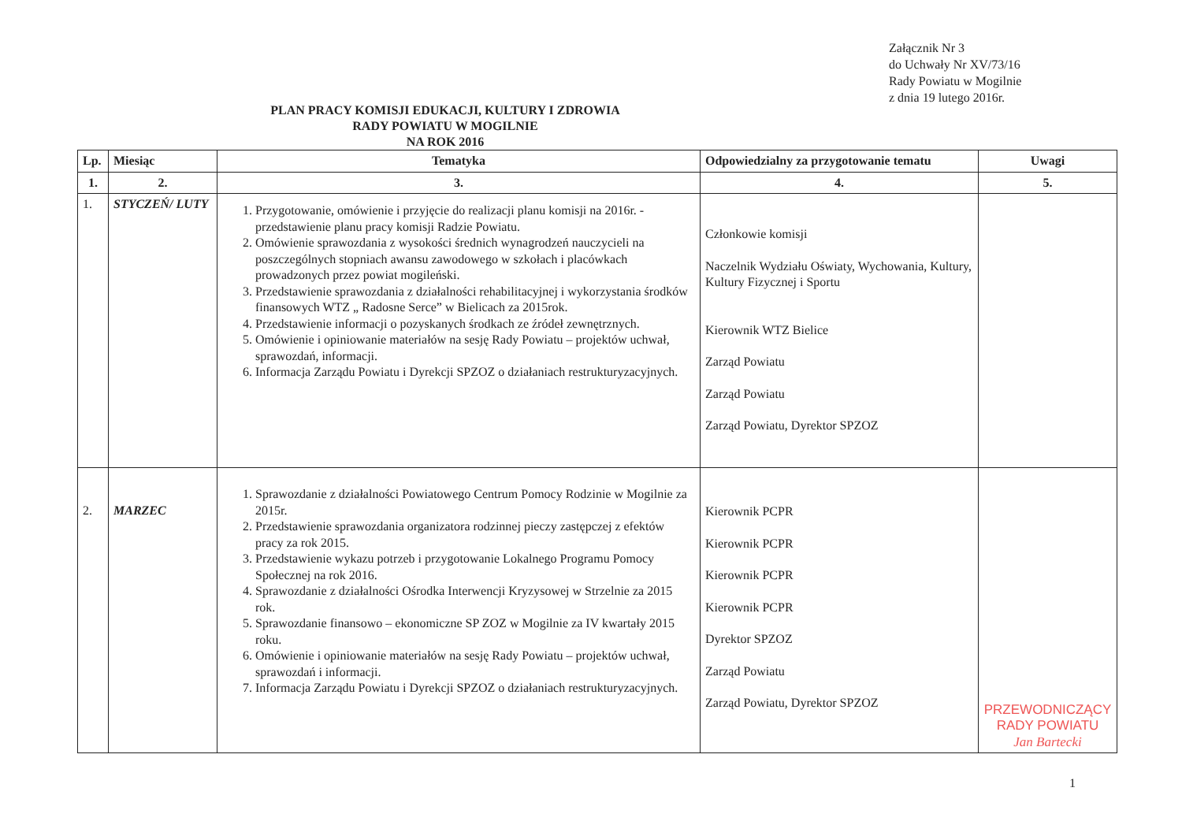Załącznik Nr 3
do Uchwały Nr XV/73/16
Rady Powiatu w Mogilnie
z dnia 19 lutego 2016r.
PLAN PRACY KOMISJI EDUKACJI, KULTURY I ZDROWIA
RADY POWIATU W MOGILNIE
NA ROK 2016
| Lp. | Miesiąc | Tematyka | Odpowiedzialny za przygotowanie tematu | Uwagi |
| --- | --- | --- | --- | --- |
| 1. | 2. | 3. | 4. | 5. |
| 1. | STYCZEŃ/ LUTY | 1. Przygotowanie, omówienie i przyjęcie do realizacji planu komisji na 2016r. - przedstawienie planu pracy komisji Radzie Powiatu. 2. Omówienie sprawozdania z wysokości średnich wynagrodzeń nauczycieli na poszczególnych stopniach awansu zawodowego w szkołach i placówkach prowadzonych przez powiat mogileński. 3. Przedstawienie sprawozdania z działalności rehabilitacyjnej i wykorzystania środków finansowych WTZ „ Radosne Serce” w Bielicach za 2015rok. 4. Przedstawienie informacji o pozyskanych środkach ze źródeł zewnętrznych. 5. Omówienie i opiniowanie materiałów na sesję Rady Powiatu – projektów uchwał, sprawozdań, informacji. 6. Informacja Zarządu Powiatu i Dyrekcji SPZOZ o działaniach restrukturyzacyjnych. | Członkowie komisji Naczelnik Wydziału Oświaty, Wychowania, Kultury, Kultury Fizycznej i Sportu Kierownik WTZ Bielice Zarząd Powiatu Zarząd Powiatu Zarząd Powiatu, Dyrektor SPZOZ | |
| 2. | MARZEC | 1. Sprawozdanie z działalności Powiatowego Centrum Pomocy Rodzinie w Mogilnie za 2015r. 2. Przedstawienie sprawozdania organizatora rodzinnej pieczy zastępczej z efektów pracy za rok 2015. 3. Przedstawienie wykazu potrzeb i przygotowanie Lokalnego Programu Pomocy Społecznej na rok 2016. 4. Sprawozdanie z działalności Ośrodka Interwencji Kryzysowej w Strzelnie za 2015 rok. 5. Sprawozdanie finansowo – ekonomiczne SP ZOZ w Mogilnie za IV kwartały 2015 roku. 6. Omówienie i opiniowanie materiałów na sesję Rady Powiatu – projektów uchwał, sprawozdań i informacji. 7. Informacja Zarządu Powiatu i Dyrekcji SPZOZ o działaniach restrukturyzacyjnych. | Kierownik PCPR Kierownik PCPR Kierownik PCPR Kierownik PCPR Dyrektor SPZOZ Zarząd Powiatu Zarząd Powiatu, Dyrektor SPZOZ | PRZEWODNICZĄCY RADY POWIATU Jan Bartecki |
1